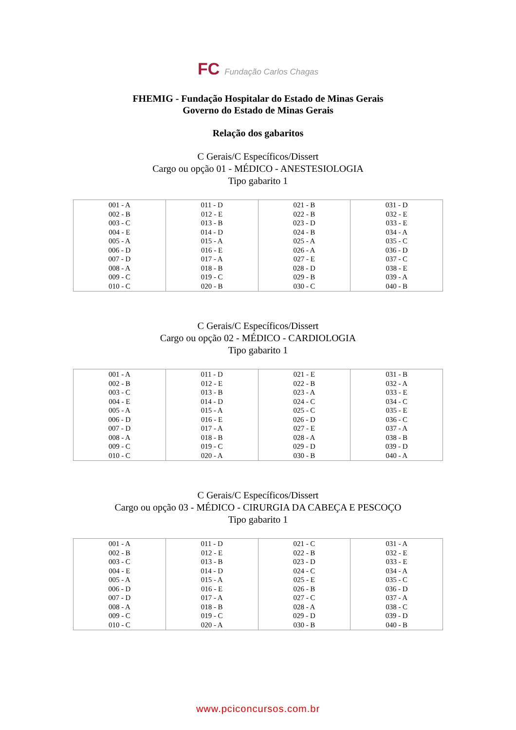FC Fundação Carlos Chagas
FHEMIG - Fundação Hospitalar do Estado de Minas Gerais
Governo do Estado de Minas Gerais
Relação dos gabaritos
C Gerais/C Específicos/Dissert
Cargo ou opção 01 - MÉDICO - ANESTESIOLOGIA
Tipo gabarito 1
| 001 - A 002 - B 003 - C 004 - E 005 - A 006 - D 007 - D 008 - A 009 - C 010 - C | 011 - D 012 - E 013 - B 014 - D 015 - A 016 - E 017 - A 018 - B 019 - C 020 - B | 021 - B 022 - B 023 - D 024 - B 025 - A 026 - A 027 - E 028 - D 029 - B 030 - C | 031 - D 032 - E 033 - E 034 - A 035 - C 036 - D 037 - C 038 - E 039 - A 040 - B |
C Gerais/C Específicos/Dissert
Cargo ou opção 02 - MÉDICO - CARDIOLOGIA
Tipo gabarito 1
| 001 - A 002 - B 003 - C 004 - E 005 - A 006 - D 007 - D 008 - A 009 - C 010 - C | 011 - D 012 - E 013 - B 014 - D 015 - A 016 - E 017 - A 018 - B 019 - C 020 - A | 021 - E 022 - B 023 - A 024 - C 025 - C 026 - D 027 - E 028 - A 029 - D 030 - B | 031 - B 032 - A 033 - E 034 - C 035 - E 036 - C 037 - A 038 - B 039 - D 040 - A |
C Gerais/C Específicos/Dissert
Cargo ou opção 03 - MÉDICO - CIRURGIA DA CABEÇA E PESCOÇO
Tipo gabarito 1
| 001 - A 002 - B 003 - C 004 - E 005 - A 006 - D 007 - D 008 - A 009 - C 010 - C | 011 - D 012 - E 013 - B 014 - D 015 - A 016 - E 017 - A 018 - B 019 - C 020 - A | 021 - C 022 - B 023 - D 024 - C 025 - E 026 - B 027 - C 028 - A 029 - D 030 - B | 031 - A 032 - E 033 - E 034 - A 035 - C 036 - D 037 - A 038 - C 039 - D 040 - B |
www.pciconcursos.com.br